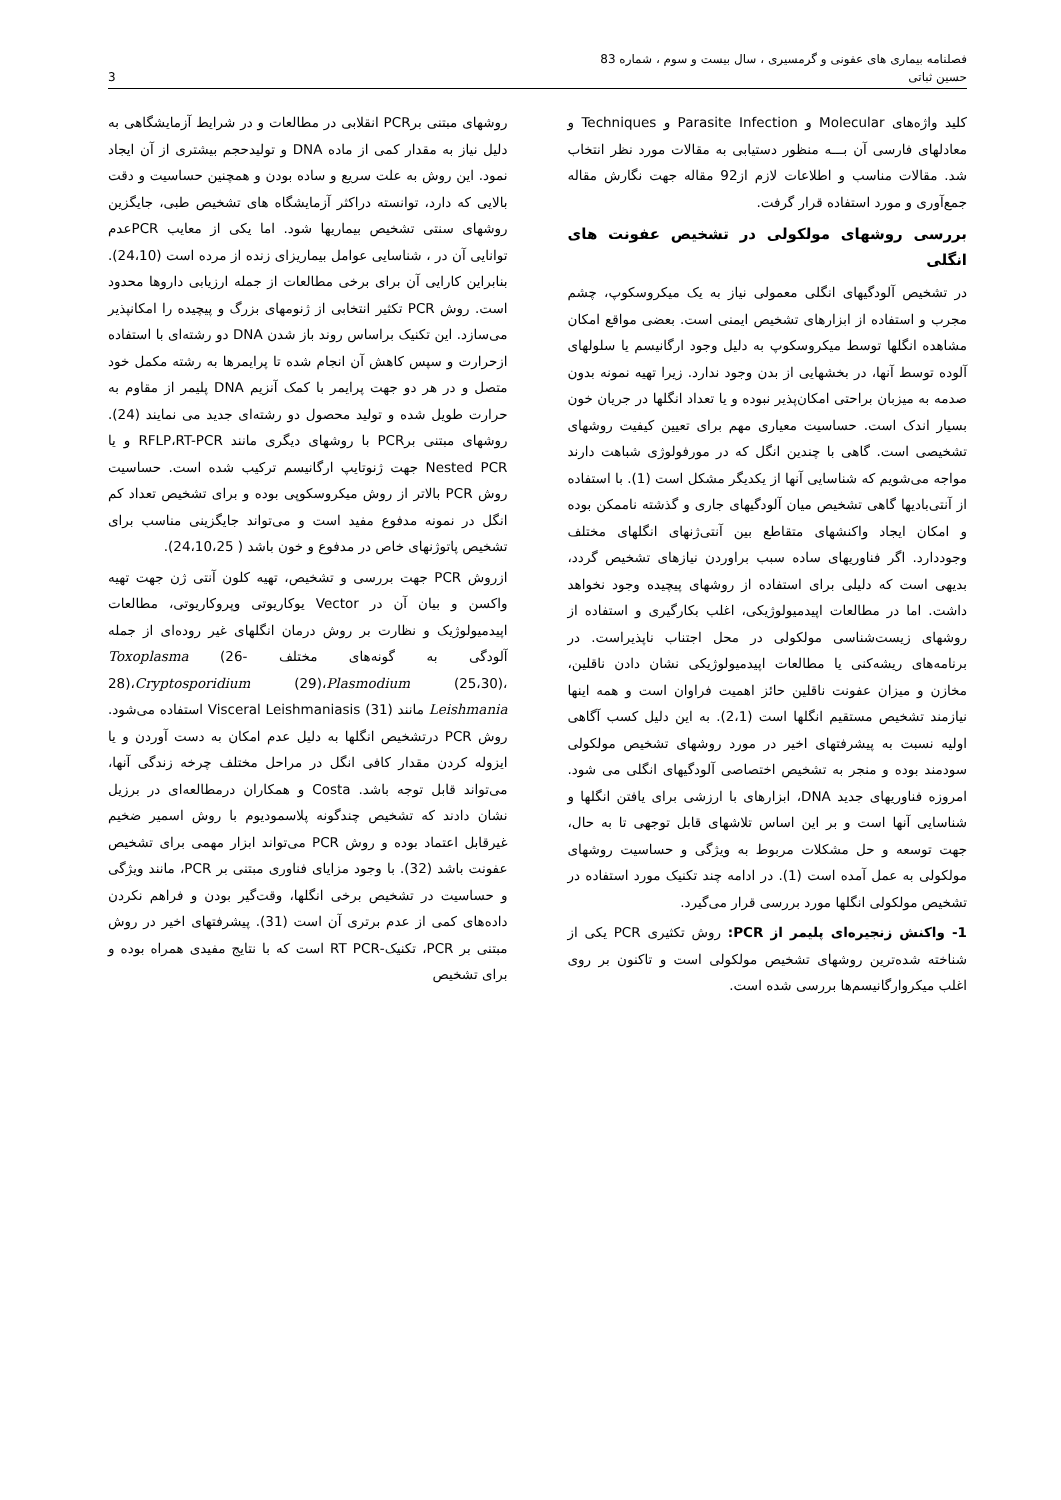فصلنامه بیماری های عفونی و گرمسیری ، سال بیست و سوم ، شماره 83
حسین ثباتی 3
کلید واژه‌های Molecular و Parasite Infection و Techniques و معادلهای فارسی آن بـــه منظور دستیابی به مقالات مورد نظر انتخاب شد. مقالات مناسب و اطلاعات لازم از92 مقاله جهت نگارش مقاله جمع‌آوری و مورد استفاده قرار گرفت.
بررسی روشهای مولکولی در تشخیص عفونت های انگلی
در تشخیص آلودگیهای انگلی معمولی نیاز به یک میکروسکوپ، چشم مجرب و استفاده از ابزارهای تشخیص ایمنی است. بعضی مواقع امکان مشاهده انگلها توسط میکروسکوپ به دلیل وجود ارگانیسم یا سلولهای آلوده توسط آنها، در بخشهایی از بدن وجود ندارد. زیرا تهیه نمونه بدون صدمه به میزبان براحتی امکان‌پذیر نبوده و یا تعداد انگلها در جریان خون بسیار اندک است. حساسیت معیاری مهم برای تعیین کیفیت روشهای تشخیصی است. گاهی با چندین انگل که در مورفولوژی شباهت دارند مواجه می‌شویم که شناسایی آنها از یکدیگر مشکل است (1). با استفاده از آنتی‌بادیها گاهی تشخیص میان آلودگیهای جاری و گذشته ناممکن بوده و امکان ایجاد واکنشهای متقاطع بین آنتی‌ژنهای انگلهای مختلف وجوددارد. اگر فناوریهای ساده سبب براوردن نیازهای تشخیص گردد، بدیهی است که دلیلی برای استفاده از روشهای پیچیده وجود نخواهد داشت. اما در مطالعات اپیدمیولوژیکی، اغلب بکارگیری و استفاده از روشهای زیست‌شناسی مولکولی در محل اجتناب ناپذیراست. در برنامه‌های ریشه‌کنی یا مطالعات اپیدمیولوژیکی نشان دادن ناقلین، مخازن و میزان عفونت ناقلین حائز اهمیت فراوان است و همه اینها نیازمند تشخیص مستقیم انگلها است (2،1). به این دلیل کسب آگاهی اولیه نسبت به پیشرفتهای اخیر در مورد روشهای تشخیص مولکولی سودمند بوده و منجر به تشخیص اختصاصی آلودگیهای انگلی می شود. امروزه فناوریهای جدید DNA، ابزارهای با ارزشی برای یافتن انگلها و شناسایی آنها است و بر این اساس تلاشهای قابل توجهی تا به حال، جهت توسعه و حل مشکلات مربوط به ویژگی و حساسیت روشهای مولکولی به عمل آمده است (1). در ادامه چند تکنیک مورد استفاده در تشخیص مولکولی انگلها مورد بررسی قرار می‌گیرد.
1- واکنش زنجیره‌ای پلیمر از PCR: روش تکثیری PCR یکی از شناخته شده‌ترین روشهای تشخیص مولکولی است و تاکنون بر روی اغلب میکروارگانیسم‌ها بررسی شده است.
روشهای مبتنی برPCR انقلابی در مطالعات و در شرایط آزمایشگاهی به دلیل نیاز به مقدار کمی از ماده DNA و تولیدحجم بیشتری از آن ایجاد نمود. این روش به علت سریع و ساده بودن و همچنین حساسیت و دقت بالایی که دارد، توانسته دراکثر آزمایشگاه های تشخیص طبی، جایگزین روشهای سنتی تشخیص بیماریها شود. اما یکی از معایب PCRعدم توانایی آن در ، شناسایی عوامل بیماریزای زنده از مرده است (24،10). بنابراین کارایی آن برای برخی مطالعات از جمله ارزیابی داروها محدود است. روش PCR تکثیر انتخابی از ژنومهای بزرگ و پیچیده را امکانپذیر می‌سازد. این تکنیک براساس روند باز شدن DNA دو رشته‌ای با استفاده ازحرارت و سپس کاهش آن انجام شده تا پرایمرها به رشته مکمل خود متصل و در هر دو جهت پرایمر با کمک آنزیم DNA پلیمر از مقاوم به حرارت طویل شده و تولید محصول دو رشته‌ای جدید می نمایند (24). روشهای مبتنی برPCR با روشهای دیگری مانند RFLP،RT-PCR و یا Nested PCR جهت ژنوتایپ ارگانیسم ترکیب شده است. حساسیت روش PCR بالاتر از روش میکروسکوپی بوده و برای تشخیص تعداد کم انگل در نمونه مدفوع مفید است و می‌تواند جایگزینی مناسب برای تشخیص پاتوژنهای خاص در مدفوع و خون باشد ( 24،10،25).
ازروش PCR جهت بررسی و تشخیص، تهیه کلون آنتی ژن جهت تهیه واکسن و بیان آن در Vector یوکاریوتی وپروکاریوتی، مطالعات اپیدمیولوژیک و نظارت بر روش درمان انگلهای غیر روده‌ای از جمله آلودگی به گونه‌های مختلف Toxoplasma (26-28)،Cryptosporidium (29)،Plasmodium (25،30)، Leishmania مانند Visceral Leishmaniasis (31) استفاده می‌شود. روش PCR درتشخیص انگلها به دلیل عدم امکان به دست آوردن و یا ایزوله کردن مقدار کافی انگل در مراحل مختلف چرخه زندگی آنها، می‌تواند قابل توجه باشد. Costa و همکاران درمطالعه‌ای در برزیل نشان دادند که تشخیص چندگونه پلاسمودیوم با روش اسمیر ضخیم غیرقابل اعتماد بوده و روش PCR می‌تواند ابزار مهمی برای تشخیص عفونت باشد (32). با وجود مزایای فناوری مبتنی بر PCR، مانند ویژگی و حساسیت در تشخیص برخی انگلها، وقت‌گیر بودن و فراهم نکردن داده‌های کمی از عدم برتری آن است (31). پیشرفتهای اخیر در روش مبتنی بر PCR، تکنیک-RT PCR است که با نتایج مفیدی همراه بوده و برای تشخیص